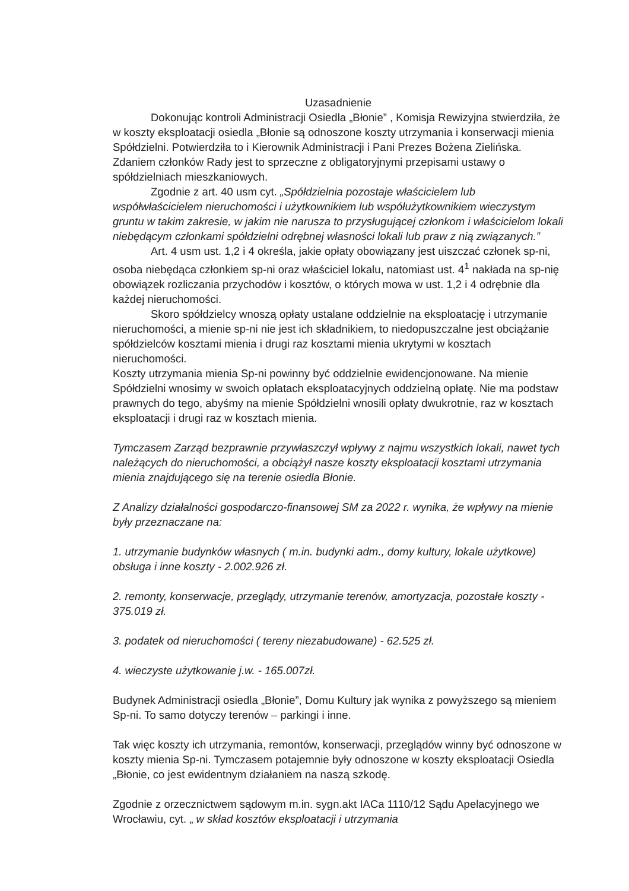Uzasadnienie
Dokonując kontroli Administracji Osiedla „Błonie” , Komisja Rewizyjna stwierdziła, że w koszty eksploatacji osiedla „Błonie są odnoszone koszty utrzymania i konserwacji mienia Spółdzielni. Potwierdziła to i Kierownik Administracji i Pani Prezes Bożena Zielińska. Zdaniem członków Rady jest to sprzeczne z obligatoryjnymi przepisami ustawy o spółdzielniach mieszkaniowych.
Zgodnie z art. 40 usm cyt. „Spółdzielnia pozostaje właścicielem lub współwłaścicielem nieruchomości i użytkownikiem lub współużytkownikiem wieczystym gruntu w takim zakresie, w jakim nie narusza to przysługującej członkom i właścicielom lokali niebędącym członkami spółdzielni odrębnej własności lokali lub praw z nią związanych.”
Art. 4 usm ust. 1,2 i 4 określa, jakie opłaty obowiązany jest uiszczać członek sp-ni, osoba niebędąca członkiem sp-ni oraz właściciel lokalu, natomiast ust. 4<sup>1</sup> nakłada na sp-nię obowiązek rozliczania przychodów i kosztów, o których mowa w ust. 1,2 i 4 odrębnie dla każdej nieruchomości.
Skoro spółdzielcy wnoszą opłaty ustalane oddzielnie na eksploatację i utrzymanie nieruchomości, a mienie sp-ni nie jest ich składnikiem, to niedopuszczalne jest obciążanie spółdzielców kosztami mienia i drugi raz kosztami mienia ukrytymi w kosztach nieruchomości.
Koszty utrzymania mienia Sp-ni powinny być oddzielnie ewidencjonowane. Na mienie Spółdzielni wnosimy w swoich opłatach eksploatacyjnych oddzielną opłatę. Nie ma podstaw prawnych do tego, abyśmy na mienie Spółdzielni wnosili opłaty dwukrotnie, raz w kosztach eksploatacji i drugi raz w kosztach mienia.
Tymczasem Zarząd bezprawnie przywłaszczył wpływy z najmu wszystkich lokali, nawet tych należących do nieruchomości, a obciążył nasze koszty eksploatacji kosztami utrzymania mienia znajdującego się na terenie osiedla Błonie.
Z Analizy działalności gospodarczo-finansowej SM za 2022 r. wynika, że wpływy na mienie były przeznaczane na:
1. utrzymanie budynków własnych ( m.in. budynki adm., domy kultury, lokale użytkowe) obsługa i inne koszty - 2.002.926 zł.
2. remonty, konserwacje, przeglądy, utrzymanie terenów, amortyzacja, pozostałe koszty - 375.019 zł.
3. podatek od nieruchomości ( tereny niezabudowane) - 62.525 zł.
4. wieczyste użytkowanie j.w. - 165.007zł.
Budynek Administracji osiedla „Błonie”, Domu Kultury jak wynika z powyższego są mieniem Sp-ni. To samo dotyczy terenów – parkingi i inne.
Tak więc koszty ich utrzymania, remontów, konserwacji, przeglądów winny być odnoszone w koszty mienia Sp-ni. Tymczasem potajemnie były odnoszone w koszty eksploatacji Osiedla „Błonie, co jest ewidentnym działaniem na naszą szkodę.
Zgodnie z orzecznictwem sądowym m.in. sygn.akt IACa 1110/12 Sądu Apelacyjnego we Wrocławiu, cyt. „ w skład kosztów eksploatacji i utrzymania